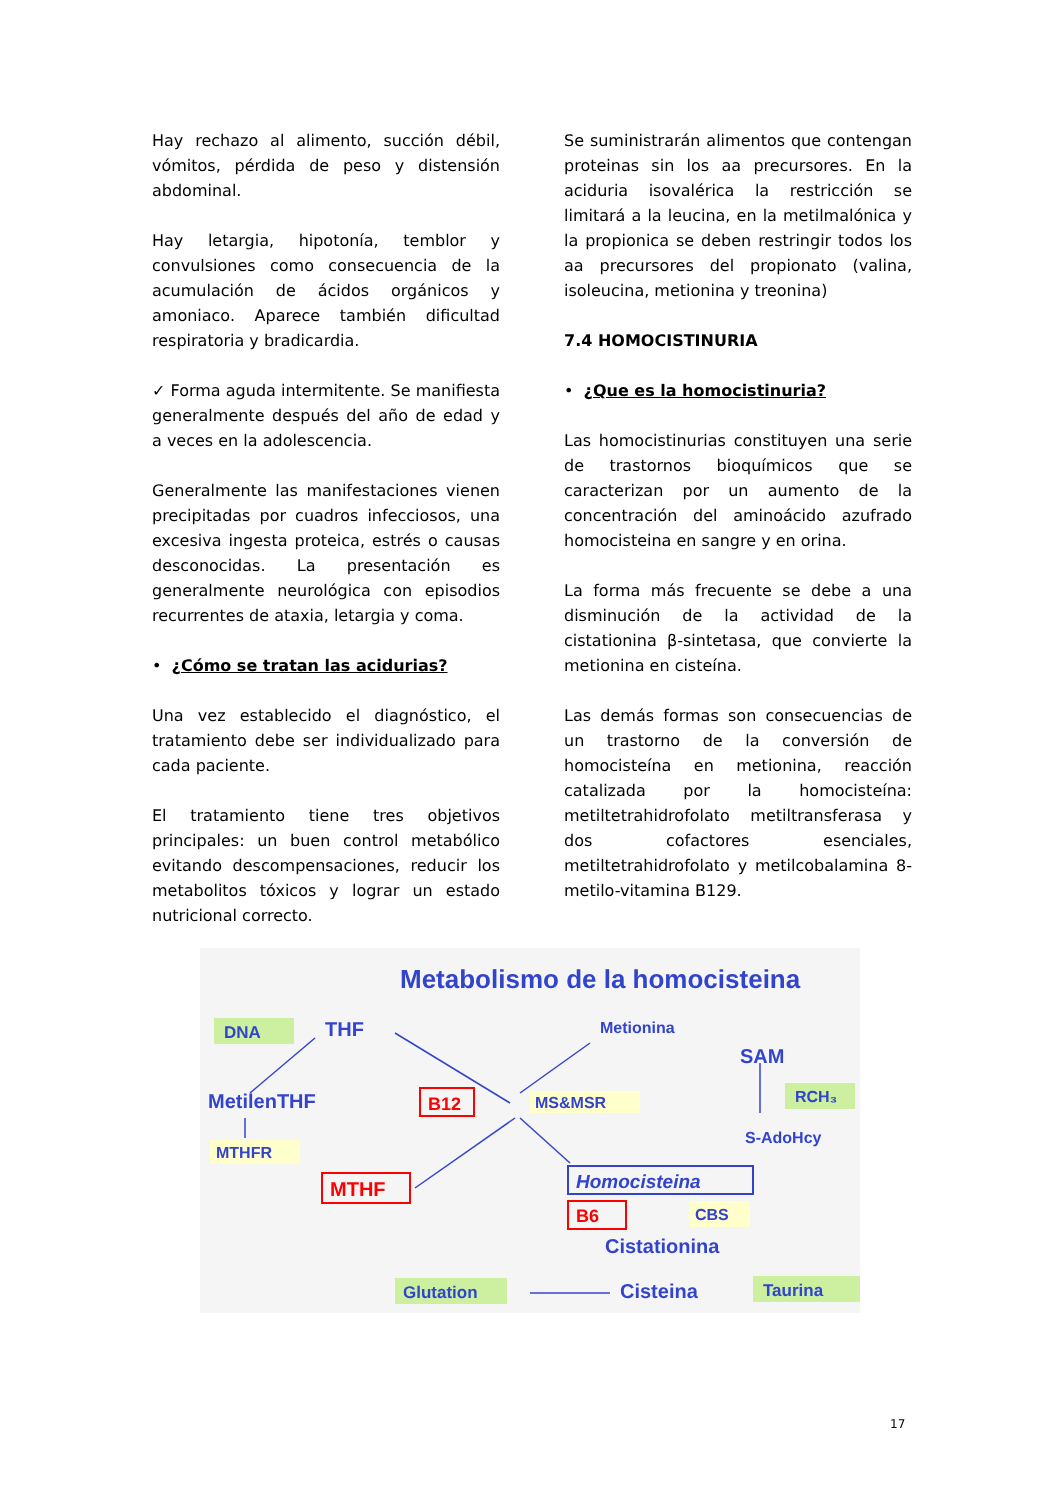Hay rechazo al alimento, succión débil, vómitos, pérdida de peso y distensión abdominal.
Hay letargia, hipotonía, temblor y convulsiones como consecuencia de la acumulación de ácidos orgánicos y amoniaco. Aparece también dificultad respiratoria y bradicardia.
✓ Forma aguda intermitente. Se manifiesta generalmente después del año de edad y a veces en la adolescencia.
Generalmente las manifestaciones vienen precipitadas por cuadros infecciosos, una excesiva ingesta proteica, estrés o causas desconocidas. La presentación es generalmente neurológica con episodios recurrentes de ataxia, letargia y coma.
• ¿Cómo se tratan las acidurias?
Una vez establecido el diagnóstico, el tratamiento debe ser individualizado para cada paciente.
El tratamiento tiene tres objetivos principales: un buen control metabólico evitando descompensaciones, reducir los metabolitos tóxicos y lograr un estado nutricional correcto.
Se suministrarán alimentos que contengan proteinas sin los aa precursores. En la aciduria isovalérica la restricción se limitará a la leucina, en la metilmalónica y la propionica se deben restringir todos los aa precursores del propionato (valina, isoleucina, metionina y treonina)
7.4 HOMOCISTINURIA
• ¿Que es la homocistinuria?
Las homocistinurias constituyen una serie de trastornos bioquímicos que se caracterizan por un aumento de la concentración del aminoácido azufrado homocisteina en sangre y en orina.
La forma más frecuente se debe a una disminución de la actividad de la cistationina β-sintetasa, que convierte la metionina en cisteína.
Las demás formas son consecuencias de un trastorno de la conversión de homocisteína en metionina, reacción catalizada por la homocisteína: metiltetrahidrofolato metiltransferasa y dos cofactores esenciales, metiltetrahidrofolato y metilcobalamina 8-metilo-vitamina B129.
DNA
THF
Metionina
SAM
Metabolismo de la homocisteina
MetilenTHF
B12
MS&MSR
RCH₃
S-AdoHcy
MTHFR
MTHF
Homocisteina
B6
CBS
Cistationina
Glutation
Cisteina
Taurina
17